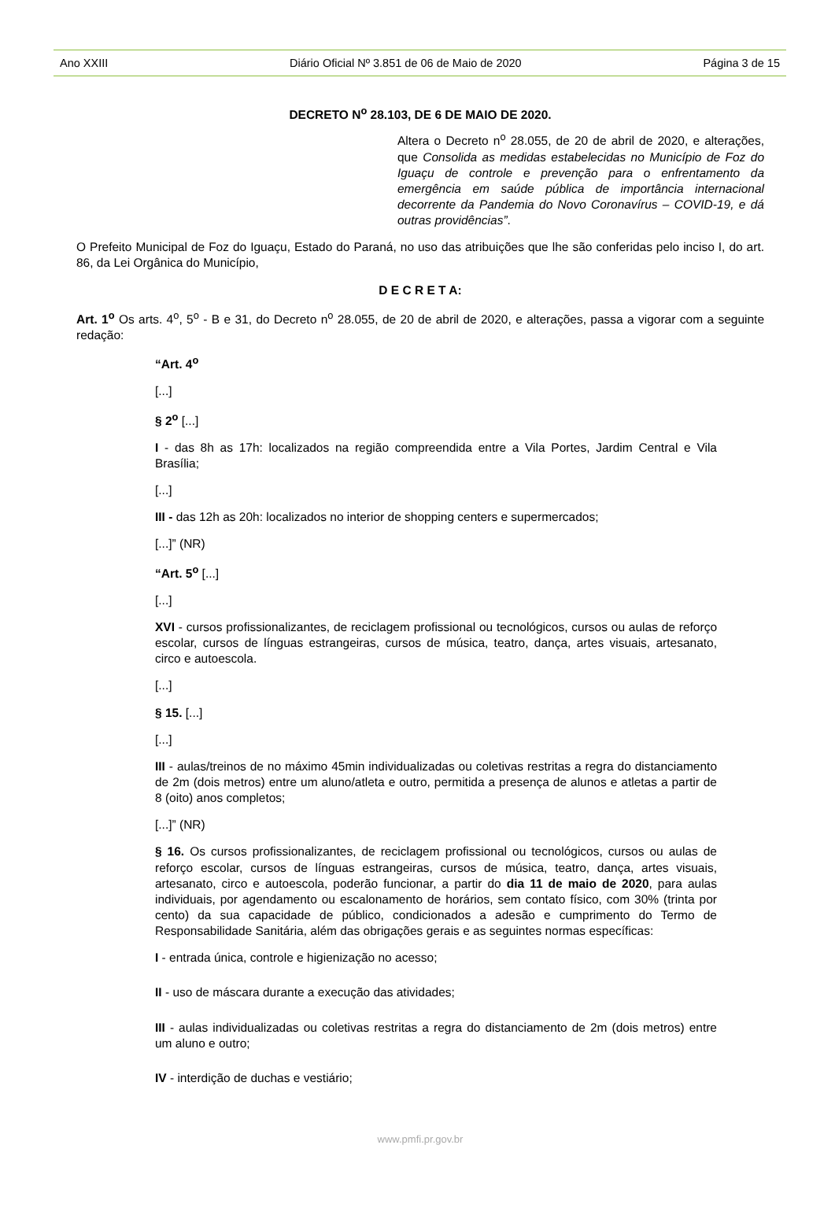Ano XXIII Diário Oficial Nº 3.851 de 06 de Maio de 2020 Página 3 de 15
DECRETO N<sup>o</sup> 28.103, DE 6 DE MAIO DE 2020.
Altera o Decreto n<sup>o</sup> 28.055, de 20 de abril de 2020, e alterações, que Consolida as medidas estabelecidas no Município de Foz do Iguaçu de controle e prevenção para o enfrentamento da emergência em saúde pública de importância internacional decorrente da Pandemia do Novo Coronavírus – COVID-19, e dá outras providências”.
O Prefeito Municipal de Foz do Iguaçu, Estado do Paraná, no uso das atribuições que lhe são conferidas pelo inciso I, do art. 86, da Lei Orgânica do Município,
D E C R E T A:
Art. 1<sup>o</sup> Os arts. 4<sup>o</sup>, 5<sup>o</sup> - B e 31, do Decreto n<sup>o</sup> 28.055, de 20 de abril de 2020, e alterações, passa a vigorar com a seguinte redação:
“Art. 4<sup>o</sup>
[...]
§ 2<sup>o</sup> [...]
I - das 8h as 17h: localizados na região compreendida entre a Vila Portes, Jardim Central e Vila Brasília;
[...]
III - das 12h as 20h: localizados no interior de shopping centers e supermercados;
[...]” (NR)
“Art. 5<sup>o</sup> [...]
[...]
XVI - cursos profissionalizantes, de reciclagem profissional ou tecnológicos, cursos ou aulas de reforço escolar, cursos de línguas estrangeiras, cursos de música, teatro, dança, artes visuais, artesanato, circo e autoescola.
[...]
§ 15. [...]
[...]
III - aulas/treinos de no máximo 45min individualizadas ou coletivas restritas a regra do distanciamento de 2m (dois metros) entre um aluno/atleta e outro, permitida a presença de alunos e atletas a partir de 8 (oito) anos completos;
[...]” (NR)
§ 16. Os cursos profissionalizantes, de reciclagem profissional ou tecnológicos, cursos ou aulas de reforço escolar, cursos de línguas estrangeiras, cursos de música, teatro, dança, artes visuais, artesanato, circo e autoescola, poderão funcionar, a partir do dia 11 de maio de 2020, para aulas individuais, por agendamento ou escalonamento de horários, sem contato físico, com 30% (trinta por cento) da sua capacidade de público, condicionados a adesão e cumprimento do Termo de Responsabilidade Sanitária, além das obrigações gerais e as seguintes normas específicas:
I - entrada única, controle e higienização no acesso;
II - uso de máscara durante a execução das atividades;
III - aulas individualizadas ou coletivas restritas a regra do distanciamento de 2m (dois metros) entre um aluno e outro;
IV - interdição de duchas e vestiário;
www.pmfi.pr.gov.br